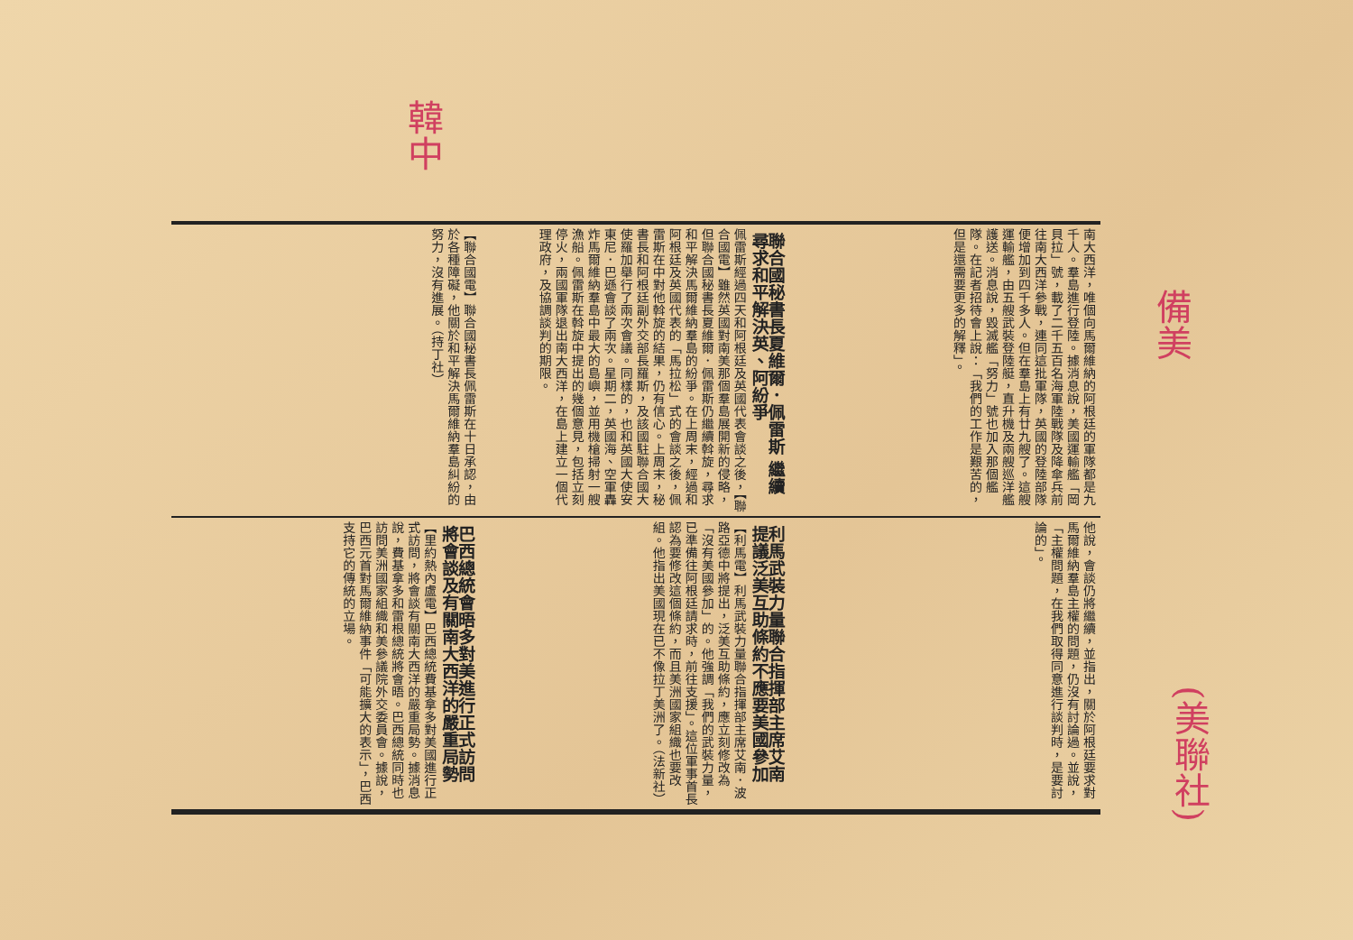備美
(美聯社)
韓中
南大西洋，唯個向馬爾維納的阿根廷的軍隊都是九千人。羣島進行登陸。據消息說，美國運輸艦「岡貝拉」號，載了二千五百名海軍陸戰隊及降傘兵前往南大西洋參戰，連同這批軍隊，英國的登陸部隊便增加到四千多人。但在羣島上有廿九艘了。這艘運輸艦，由五艘武裝登陸艇，直升機及兩艘巡洋艦護送。消息說，毀滅艦「努力」號也加入那個艦隊。在記者招待會上說：「我們的工作是艱苦的，但是還需要更多的解釋」。
聯合國秘書長夏維爾．佩雷斯 繼續尋求和平解決英、阿紛爭
佩雷斯經過四天和阿根廷及英國代表會談之後，【聯合國電】雖然英國對南美那個羣島展開新的侵略，但聯合國秘書長夏維爾．佩雷斯仍繼續斡旋，尋求和平解決馬爾維納羣島的紛爭。在上周末，經過和阿根廷及英國代表的「馬拉松」式的會談之後，佩雷斯在中對他斡旋的結果，仍有信心。上周末，秘書長和阿根廷副外交部長羅斯，及該國駐聯合國大使羅加舉行了兩次會議。同樣的，也和英國大使安東尼．巴遜會談了兩次。星期二，英國海、空軍轟炸馬爾維納羣島中最大的島嶼，並用機槍掃射一艘漁船。佩雷斯在斡旋中提出的幾個意見，包括立刻停火，兩國軍隊退出南大西洋，在島上建立一個代理政府，及協調談判的期限。
【聯合國電】聯合國秘書長佩雷斯在十日承認，由於各種障礙，他關於和平解決馬爾維納羣島糾紛的努力，沒有進展。（持丁社）
他說，會談仍將繼續，並指出，關於阿根廷要求對馬爾維納羣島主權的問題，仍沒有討論過。並說，「主權問題，在我們取得同意進行談判時，是要討論的」。
利馬武裝力量聯合指揮部主席艾南 提議泛美互助條約不應要美國參加
【利馬電】利馬武裝力量聯合指揮部主席艾南．波路亞德中將提出，泛美互助條約，應立刻修改為「沒有美國參加」的。他強調「我們的武裝力量，已準備往阿根廷請求時，前往支援」。這位軍事首長認為要修改這個條約，而且美洲國家組織也要改組。他指出美國現在已不像拉丁美洲了。（法新社）
巴西總統會晤多對美進行正式訪問 將會談及有關南大西洋的嚴重局勢
【里約熱內盧電】巴西總統費基拿多對美國進行正式訪問，將會談有關南大西洋的嚴重局勢。據消息說，費基拿多和雷根總統將會晤。巴西總統同時也訪問美洲國家組織和美參議院外交委員會。據說，巴西元首對馬爾維納事件「可能擴大的表示」，巴西支持它的傳統的立場。